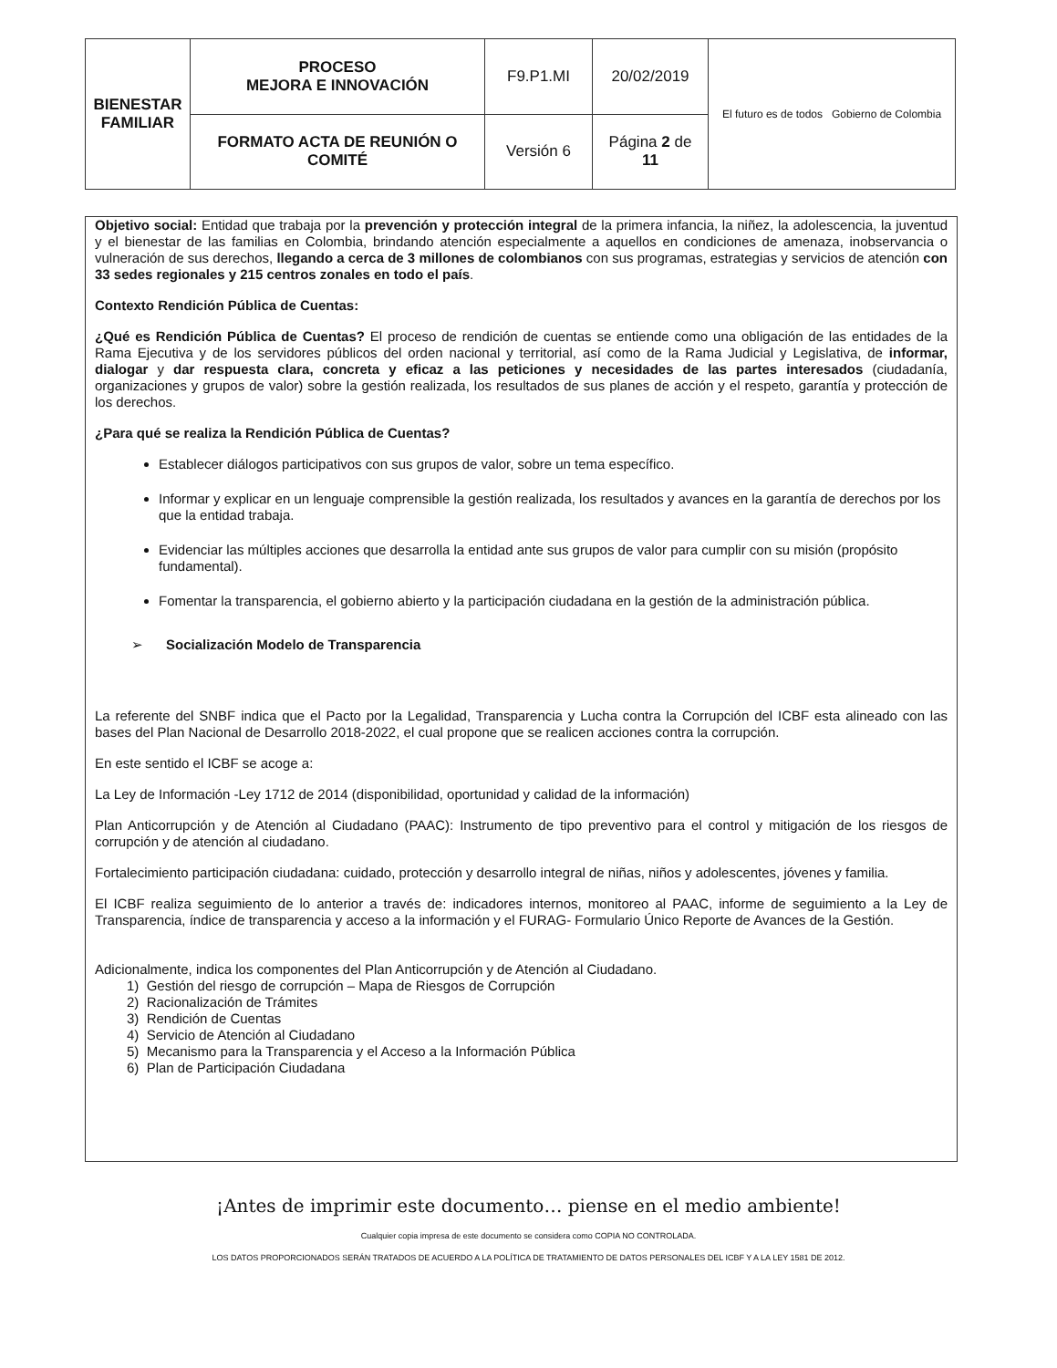| BIENESTAR FAMILIAR | PROCESO MEJORA E INNOVACIÓN | F9.P1.MI | 20/02/2019 | El futuro es de todos Gobierno de Colombia |
| | FORMATO ACTA DE REUNIÓN O COMITÉ | Versión 6 | Página 2 de 11 | |
Objetivo social: Entidad que trabaja por la prevención y protección integral de la primera infancia, la niñez, la adolescencia, la juventud y el bienestar de las familias en Colombia, brindando atención especialmente a aquellos en condiciones de amenaza, inobservancia o vulneración de sus derechos, llegando a cerca de 3 millones de colombianos con sus programas, estrategias y servicios de atención con 33 sedes regionales y 215 centros zonales en todo el país.
Contexto Rendición Pública de Cuentas:
¿Qué es Rendición Pública de Cuentas? El proceso de rendición de cuentas se entiende como una obligación de las entidades de la Rama Ejecutiva y de los servidores públicos del orden nacional y territorial, así como de la Rama Judicial y Legislativa, de informar, dialogar y dar respuesta clara, concreta y eficaz a las peticiones y necesidades de las partes interesados (ciudadanía, organizaciones y grupos de valor) sobre la gestión realizada, los resultados de sus planes de acción y el respeto, garantía y protección de los derechos.
¿Para qué se realiza la Rendición Pública de Cuentas?
Establecer diálogos participativos con sus grupos de valor, sobre un tema específico.
Informar y explicar en un lenguaje comprensible la gestión realizada, los resultados y avances en la garantía de derechos por los que la entidad trabaja.
Evidenciar las múltiples acciones que desarrolla la entidad ante sus grupos de valor para cumplir con su misión (propósito fundamental).
Fomentar la transparencia, el gobierno abierto y la participación ciudadana en la gestión de la administración pública.
➢ Socialización Modelo de Transparencia
La referente del SNBF indica que el Pacto por la Legalidad, Transparencia y Lucha contra la Corrupción del ICBF esta alineado con las bases del Plan Nacional de Desarrollo 2018-2022, el cual propone que se realicen acciones contra la corrupción.
En este sentido el ICBF se acoge a:
La Ley de Información -Ley 1712 de 2014 (disponibilidad, oportunidad y calidad de la información)
Plan Anticorrupción y de Atención al Ciudadano (PAAC): Instrumento de tipo preventivo para el control y mitigación de los riesgos de corrupción y de atención al ciudadano.
Fortalecimiento participación ciudadana: cuidado, protección y desarrollo integral de niñas, niños y adolescentes, jóvenes y familia.
El ICBF realiza seguimiento de lo anterior a través de: indicadores internos, monitoreo al PAAC, informe de seguimiento a la Ley de Transparencia, índice de transparencia y acceso a la información y el FURAG- Formulario Único Reporte de Avances de la Gestión.
Adicionalmente, indica los componentes del Plan Anticorrupción y de Atención al Ciudadano.
1) Gestión del riesgo de corrupción – Mapa de Riesgos de Corrupción
2) Racionalización de Trámites
3) Rendición de Cuentas
4) Servicio de Atención al Ciudadano
5) Mecanismo para la Transparencia y el Acceso a la Información Pública
6) Plan de Participación Ciudadana
¡Antes de imprimir este documento… piense en el medio ambiente!
Cualquier copia impresa de este documento se considera como COPIA NO CONTROLADA.
LOS DATOS PROPORCIONADOS SERÁN TRATADOS DE ACUERDO A LA POLÍTICA DE TRATAMIENTO DE DATOS PERSONALES DEL ICBF Y A LA LEY 1581 DE 2012.